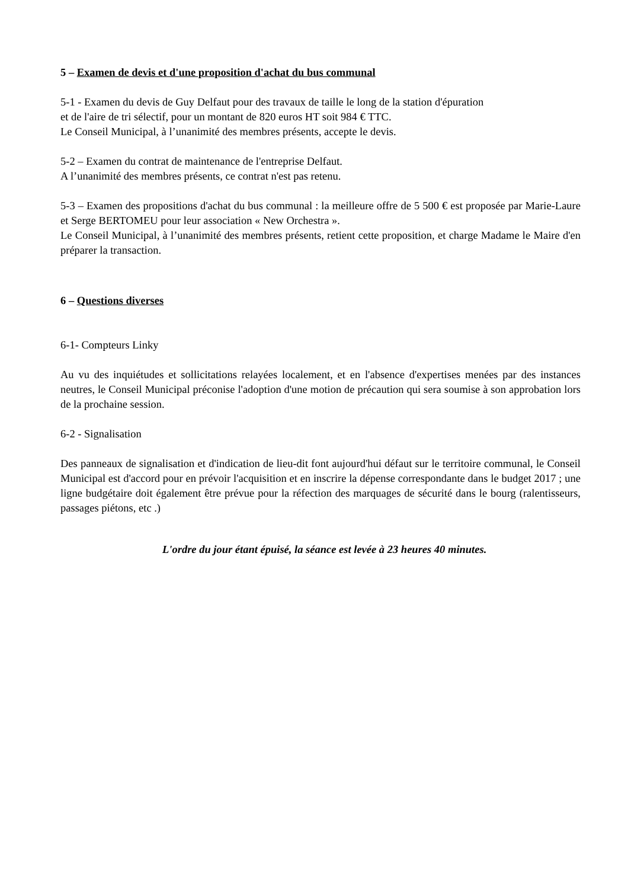5 – Examen de devis et d'une proposition d'achat du bus communal
5-1 - Examen du devis de Guy Delfaut pour des travaux de taille le long de la station d'épuration
et de l'aire de tri sélectif, pour un montant de 820 euros HT soit 984 € TTC.
Le Conseil Municipal, à l’unanimité des membres présents, accepte le devis.
5-2 – Examen du contrat de maintenance de l'entreprise Delfaut.
A l’unanimité des membres présents, ce contrat n'est pas retenu.
5-3 – Examen des propositions d'achat du bus communal : la meilleure offre de 5 500 € est proposée par Marie-Laure et Serge BERTOMEU pour leur association « New Orchestra ».
Le Conseil Municipal, à l’unanimité des membres présents, retient cette proposition, et charge Madame le Maire d'en préparer la transaction.
6 – Questions diverses
6-1- Compteurs Linky
Au vu des inquiétudes et sollicitations relayées localement, et en l'absence d'expertises menées par des instances neutres, le Conseil Municipal préconise l'adoption d'une motion de précaution qui sera soumise à son approbation lors de la prochaine session.
6-2 - Signalisation
Des panneaux de signalisation et d'indication de lieu-dit font aujourd'hui défaut sur le territoire communal, le Conseil Municipal est d'accord pour en prévoir l'acquisition et en inscrire la dépense correspondante dans le budget 2017 ; une ligne budgétaire doit également être prévue pour la réfection des marquages de sécurité dans le bourg (ralentisseurs, passages piétons, etc .)
L'ordre du jour étant épuisé, la séance est levée à 23 heures 40 minutes.